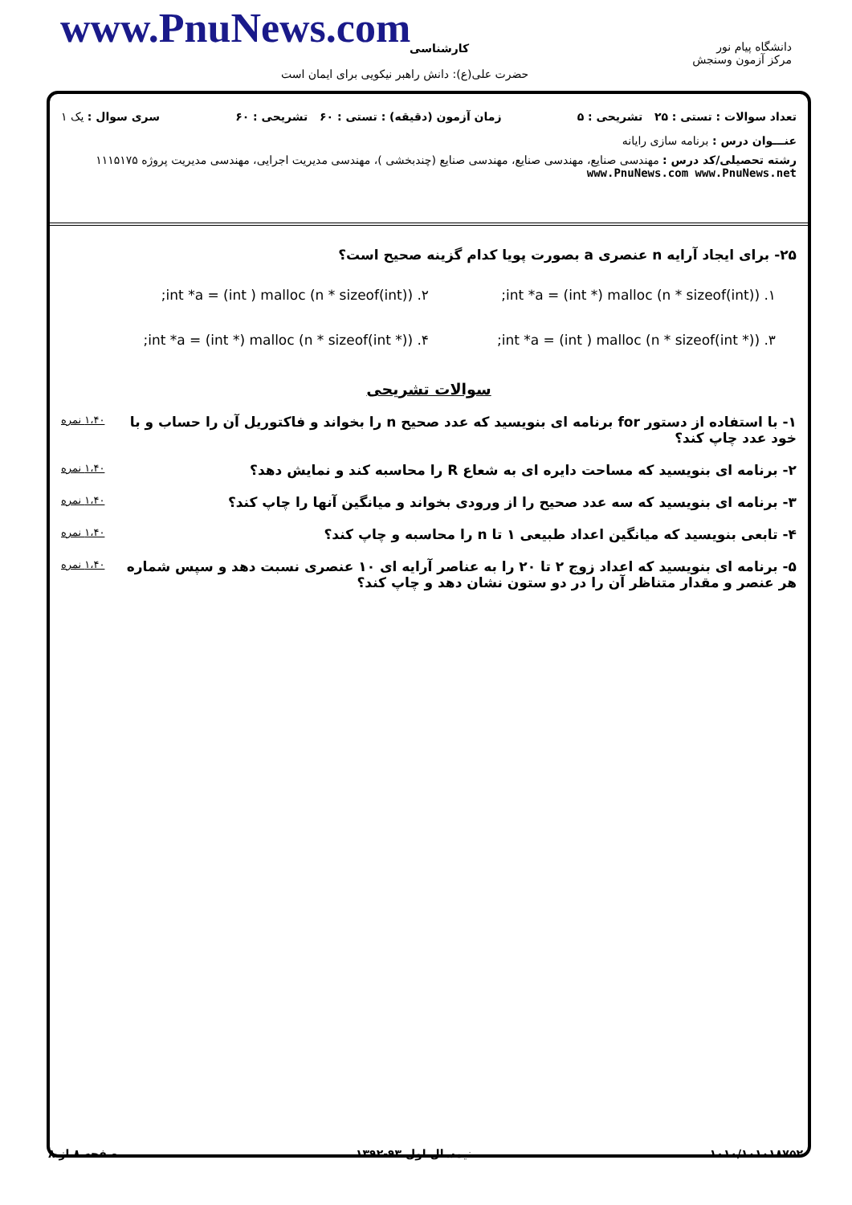www.PnuNews.com کارشناسی
حضرت علی(ع): دانش راهبر نیکویی برای ایمان است
دانشگاه پیام نور
مرکز آزمون وسنجش
تعداد سوالات : تستی : ۲۵ تشریحی : ۵ زمان آزمون (دقیقه) : تستی : ۶۰ تشریحی : ۶۰ سری سوال : یک ۱
عنـــوان درس : برنامه سازی رایانه
رشته تحصیلی/کد درس : مهندسی صنایع، مهندسی صنایع، مهندسی صنایع (چندبخشی )، مهندسی مدیریت اجرایی، مهندسی مدیریت پروژه ۱۱۱۵۱۷۵ www.PnuNews.com www.PnuNews.net
۲۵- برای ایجاد آرایه n عنصری a بصورت پویا کدام گزینه صحیح است؟
۱. int *a = (int *) malloc (n * sizeof(int));
۲. int *a = (int ) malloc (n * sizeof(int));
۳. int *a = (int ) malloc (n * sizeof(int *));
۴. int *a = (int *) malloc (n * sizeof(int *));
سوالات تشریحی
۱- با استفاده از دستور for برنامه ای بنویسید که عدد صحیح n را بخواند و فاکتوریل آن را حساب و با خود عدد چاپ کند؟
۱،۴۰ نمره
۲- برنامه ای بنویسید که مساحت دایره ای به شعاع R را محاسبه کند و نمایش دهد؟
۱،۴۰ نمره
۳- برنامه ای بنویسید که سه عدد صحیح را از ورودی بخواند و میانگین آنها را چاپ کند؟
۱،۴۰ نمره
۴- تابعی بنویسید که میانگین اعداد طبیعی ۱ تا n را محاسبه و چاپ کند؟
۱،۴۰ نمره
۵- برنامه ای بنویسید که اعداد زوج ۲ تا ۲۰ را به عناصر آرایه ای ۱۰ عنصری نسبت دهد و سپس شماره هر عنصر و مقدار متناظر آن را در دو ستون نشان دهد و چاپ کند؟
۱،۴۰ نمره
۱۰۱۰/۱۰۱۰۱۸۷۵۲ نیمسال اول ۹۳-۱۳۹۲ صفحه ۸ از ۸